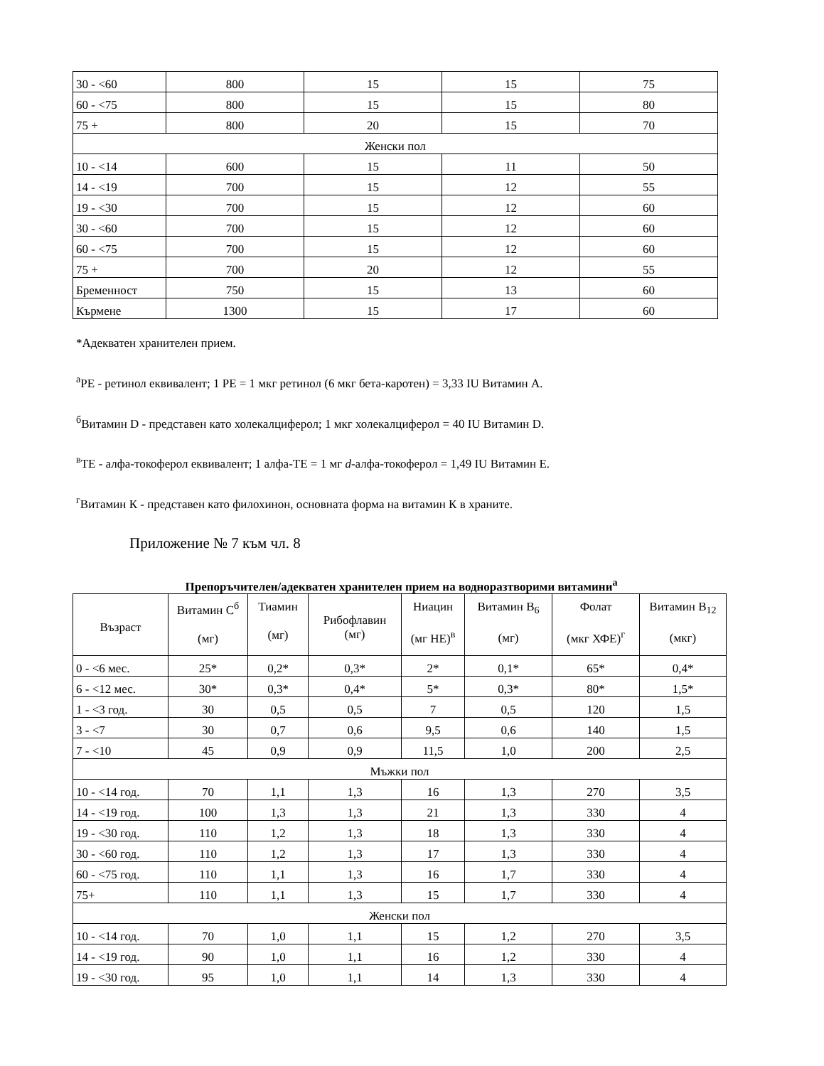| 30 - <60 | 800 | 15 | 15 | 75 |
| 60 - <75 | 800 | 15 | 15 | 80 |
| 75 + | 800 | 20 | 15 | 70 |
| Женски пол | | | | |
| 10 - <14 | 600 | 15 | 11 | 50 |
| 14 - <19 | 700 | 15 | 12 | 55 |
| 19 - <30 | 700 | 15 | 12 | 60 |
| 30 - <60 | 700 | 15 | 12 | 60 |
| 60 - <75 | 700 | 15 | 12 | 60 |
| 75 + | 700 | 20 | 12 | 55 |
| Бременност | 750 | 15 | 13 | 60 |
| Кърмене | 1300 | 15 | 17 | 60 |
*Адекватен хранителен прием.
<sup>а</sup>РЕ - ретинол еквивалент; 1 РЕ = 1 мкг ретинол (6 мкг бета-каротен) = 3,33 IU Витамин А.
<sup>б</sup>Витамин D - представен като холекалциферол; 1 мкг холекалциферол = 40 IU Витамин D.
<sup>в</sup>ТЕ - алфа-токоферол еквивалент; 1 алфа-ТЕ = 1 мг d-алфа-токоферол = 1,49 IU Витамин Е.
<sup>г</sup>Витамин К - представен като филохинон, основната форма на витамин К в храните.
Приложение № 7 към чл. 8
Препоръчителен/адекватен хранителен прием на водноразтворими витамини<sup>а</sup>
| Възраст | Витамин С<sup>б</sup> (мг) | Тиамин (мг) | Рибофлавин (мг) | Ниацин (мг НЕ)<sup>в</sup> | Витамин В<sub>6</sub> (мг) | Фолат (мкг ХФЕ)<sup>г</sup> | Витамин В<sub>12</sub> (мкг) |
| --- | --- | --- | --- | --- | --- | --- | --- |
| 0 - <6 мес. | 25* | 0,2* | 0,3* | 2* | 0,1* | 65* | 0,4* |
| 6 - <12 мес. | 30* | 0,3* | 0,4* | 5* | 0,3* | 80* | 1,5* |
| 1 - <3 год. | 30 | 0,5 | 0,5 | 7 | 0,5 | 120 | 1,5 |
| 3 - <7 | 30 | 0,7 | 0,6 | 9,5 | 0,6 | 140 | 1,5 |
| 7 - <10 | 45 | 0,9 | 0,9 | 11,5 | 1,0 | 200 | 2,5 |
| Мъжки пол | | | | | | | |
| 10 - <14 год. | 70 | 1,1 | 1,3 | 16 | 1,3 | 270 | 3,5 |
| 14 - <19 год. | 100 | 1,3 | 1,3 | 21 | 1,3 | 330 | 4 |
| 19 - <30 год. | 110 | 1,2 | 1,3 | 18 | 1,3 | 330 | 4 |
| 30 - <60 год. | 110 | 1,2 | 1,3 | 17 | 1,3 | 330 | 4 |
| 60 - <75 год. | 110 | 1,1 | 1,3 | 16 | 1,7 | 330 | 4 |
| 75+ | 110 | 1,1 | 1,3 | 15 | 1,7 | 330 | 4 |
| Женски пол | | | | | | | |
| 10 - <14 год. | 70 | 1,0 | 1,1 | 15 | 1,2 | 270 | 3,5 |
| 14 - <19 год. | 90 | 1,0 | 1,1 | 16 | 1,2 | 330 | 4 |
| 19 - <30 год. | 95 | 1,0 | 1,1 | 14 | 1,3 | 330 | 4 |